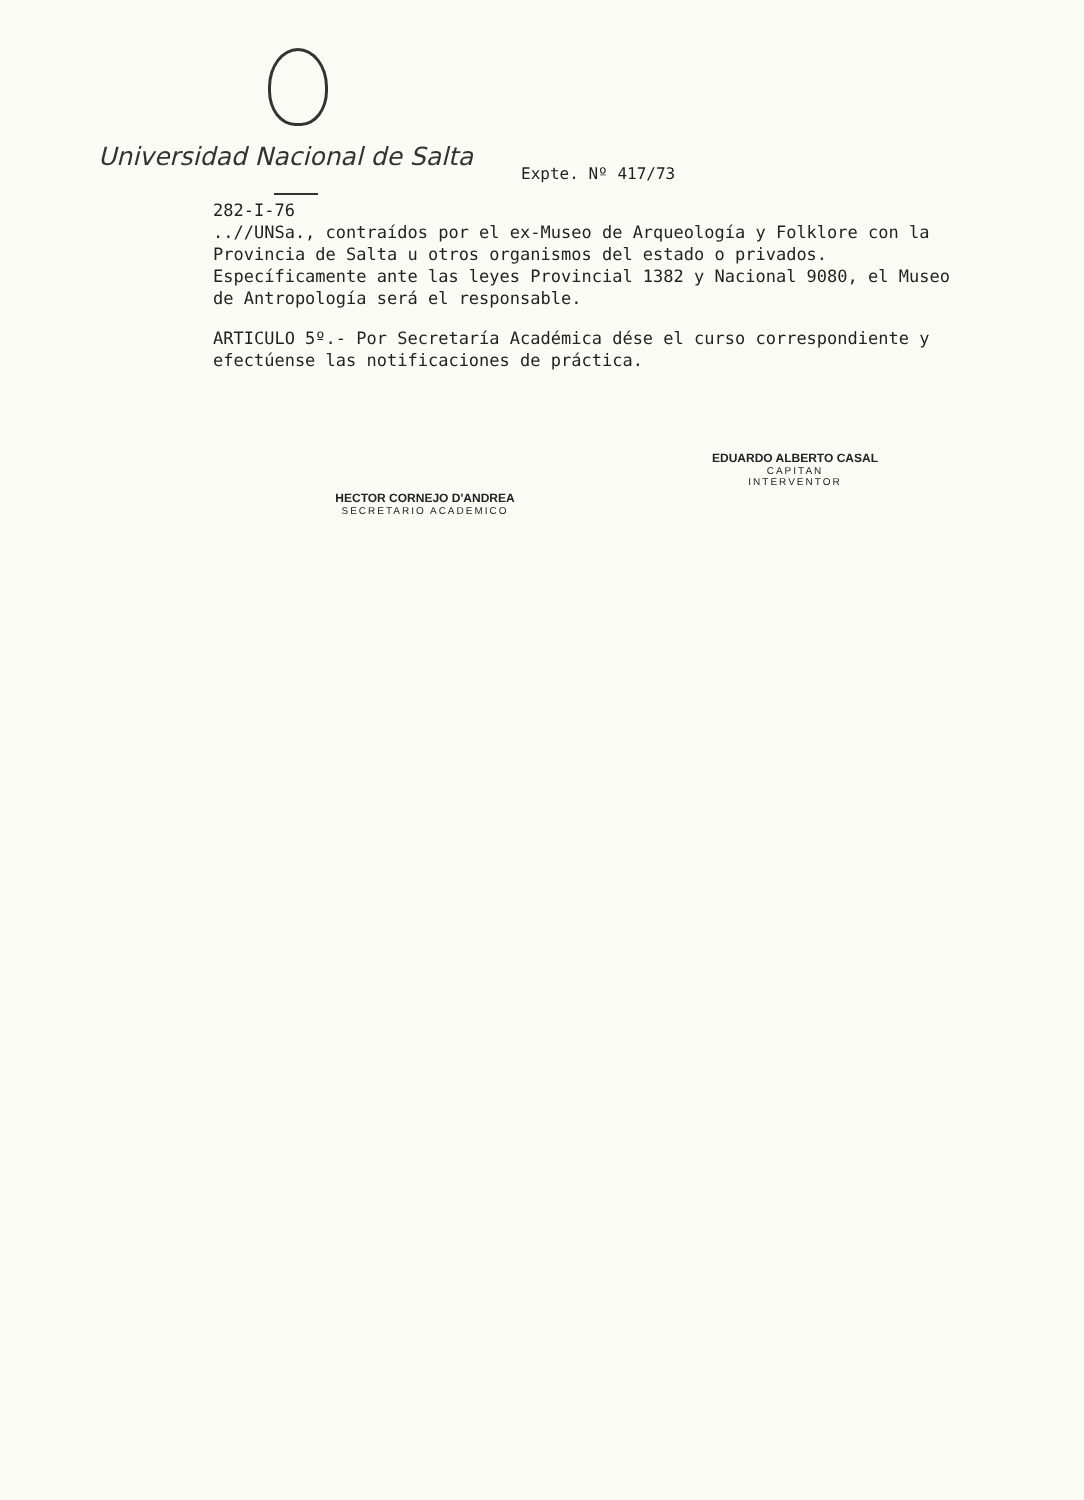Universidad Nacional de Salta Expte. Nº 417/73
282-I-76
..//UNSa., contraídos por el ex-Museo de Arqueología y Folklore con la Provincia de Salta u otros organismos del estado o privados. Específicamente ante las leyes Provincial 1382 y Nacional 9080, el Museo de Antropología será el responsable.
ARTICULO 5º.- Por Secretaría Académica dése el curso correspondiente y efectúense las notificaciones de práctica.
HECTOR CORNEJO D'ANDREA
SECRETARIO ACADEMICO
EDUARDO ALBERTO CASAL
CAPITAN
INTERVENTOR